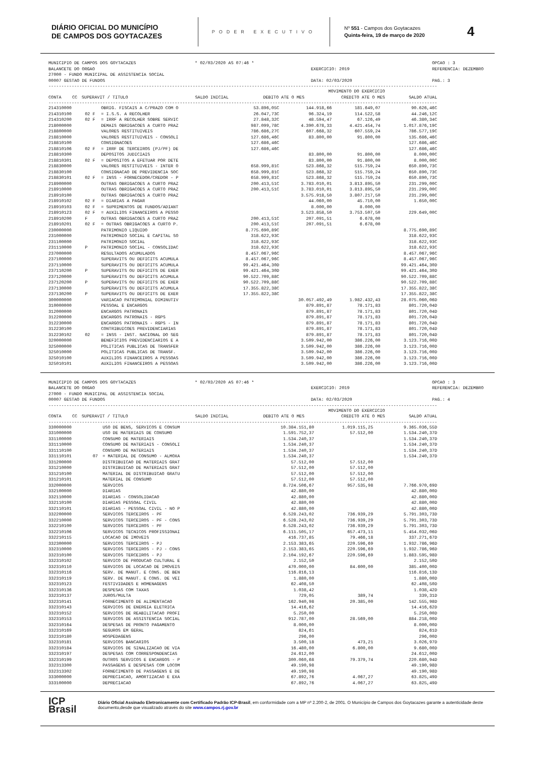DIÁRIO OFICIAL DO MUNICÍPIO
DE CAMPOS DOS GOYTACAZES
PODER EXECUTIVO
Nº 551 - Campos dos Goytacazes
Quinta-feira, 19 de março de 2020
4
MUNICIPIO DE CAMPOS DOS GOYTACAZES * 02/03/2020 AS 07:46 * OPCAO : 3
BALANCETE DO ORGAO EXERCICIO: 2019 REFERENCIA: DEZEMBRO
27000 - FUNDO MUNICIPAL DE ASSISTENCIA SOCIAL
00007 GESTAO DE FUNDOS DATA: 02/03/2020 PAG.: 3
--------------------------------------------------------------------------------------------------------------------------------------------------------
| | | | | MOVIMENTO DO EXERCICIO | | |
| --- | --- | --- | --- | --- | --- | --- |
| CONTA | CC | SUPERAVIT / TITULO | SALDO INICIAL | DEBITO ATE O MES | CREDITO ATE O MES | SALDO ATUAL |
--------------------------------------------------------------------------------------------------------------------------------------------------------
| 214310000 | | OBRIG. FISCAIS A C/PRAZO COM O | 53.896,05C | 144.918,66 | 181.649,07 | 90.626,46C |
| 214310100 | 02 F | = I.S.S. A RECOLHER | 26.047,73C | 96.324,19 | 114.522,58 | 44.246,12C |
| 214310200 | 02 F | = IRRF A RECOLHER SOBRE SERVIC | 27.848,32C | 48.594,47 | 67.126,49 | 46.380,34C |
| 218000000 | | DEMAIS OBRIGACOES A CURTO PRAZ | 987.099,78C | 4.390.678,33 | 4.421.454,74 | 1.017.876,19C |
| 218800000 | | VALORES RESTITUIVEIS | 786.686,27C | 607.668,32 | 607.559,24 | 786.577,19C |
| 218810000 | | VALORES RESTITUIVEIS - CONSOLI | 127.686,46C | 83.800,00 | 91.800,00 | 135.686,46C |
| 218810100 | | CONSIGNACOES | 127.686,46C | | | 127.686,46C |
| 218810106 | 02 F | = IRRF DE TERCEIROS (PJ/PF) DE | 127.686,46C | | | 127.686,46C |
| 218810300 | | DEPOSITOS JUDICIAIS | | 83.800,00 | 91.800,00 | 8.000,00C |
| 218810301 | 02 F | = DEPOSITOS A EFETUAR POR DETE | | 83.800,00 | 91.800,00 | 8.000,00C |
| 218830000 | | VALORES RESTITUIVEIS - INTER O | 658.999,81C | 523.868,32 | 515.759,24 | 650.890,73C |
| 218830100 | | CONSIGNACAO DE PREVIDENCIA SOC | 658.999,81C | 523.868,32 | 515.759,24 | 650.890,73C |
| 218830101 | 02 F | = INSS - FORNECEDOR/CREDOR - P | 658.999,81C | 523.868,32 | 515.759,24 | 650.890,73C |
| 218900000 | | OUTRAS OBRIGACOES A CURTO PRAZ | 200.413,51C | 3.783.010,01 | 3.813.895,50 | 231.299,00C |
| 218910000 | | OUTRAS OBRIGACOES A CURTO PRAZ | 200.413,51C | 3.783.010,01 | 3.813.895,50 | 231.299,00C |
| 218910100 | | OUTRAS OBRIGACOES A CURTO PRAZ | | 3.575.918,50 | 3.807.217,50 | 231.299,00C |
| 218910102 | 02 F | = DIARIAS A PAGAR | | 44.060,00 | 45.710,00 | 1.650,00C |
| 218910103 | 02 F | = SUPRIMENTOS DE FUNDOS/ADIANT | | 8.000,00 | 8.000,00 | |
| 218910123 | 02 F | = AUXILIOS FINANCEIROS A PESSO | | 3.523.858,50 | 3.753.507,50 | 229.649,00C |
| 218910200 | F | OUTRAS OBRIGACOES A CURTO PRAZ | 200.413,51C | 207.091,51 | 6.678,00 | |
| 218910201 | 02 F | = OUTRAS OBRIGACOES A CURTO P. | 200.413,51C | 207.091,51 | 6.678,00 | |
| 230000000 | | PATRIMONIO LIQUIDO | 8.775.690,89C | | | 8.775.690,89C |
| 231000000 | | PATRIMONIO SOCIAL E CAPITAL SO | 318.622,93C | | | 318.622,93C |
| 231100000 | | PATRIMONIO SOCIAL | 318.622,93C | | | 318.622,93C |
| 231110000 | P | PATRIMONIO SOCIAL - CONSOLIDAC | 318.622,93C | | | 318.622,93C |
| 237000000 | | RESULTADOS ACUMULADOS | 8.457.067,96C | | | 8.457.067,96C |
| 237100000 | | SUPERAVITS OU DEFICITS ACUMULA | 8.457.067,96C | | | 8.457.067,96C |
| 237110000 | | SUPERAVITS OU DEFICITS ACUMULA | 99.421.464,30D | | | 99.421.464,30D |
| 237110200 | P | SUPERAVITS OU DEFICITS DE EXER | 99.421.464,30D | | | 99.421.464,30D |
| 237120000 | | SUPERAVITS OU DEFICITS ACUMULA | 90.522.709,88C | | | 90.522.709,88C |
| 237120200 | P | SUPERAVITS OU DEFICITS DE EXER | 90.522.709,88C | | | 90.522.709,88C |
| 237130000 | | SUPERAVITS OU DEFICITS ACUMULA | 17.355.822,38C | | | 17.355.822,38C |
| 237130200 | P | SUPERAVITS OU DEFICITS DE EXER | 17.355.822,38C | | | 17.355.822,38C |
| 300000000 | | VARIACAO PATRIMONIAL DIMINUTIV | | 30.057.492,49 | 1.982.432,43 | 28.075.060,06D |
| 310000000 | | PESSOAL E ENCARGOS | | 879.891,87 | 78.171,83 | 801.720,04D |
| 312000000 | | ENCARGOS PATRONAIS | | 879.891,87 | 78.171,83 | 801.720,04D |
| 312200000 | | ENCARGOS PATRONAIS - RGPS | | 879.891,87 | 78.171,83 | 801.720,04D |
| 312230000 | | ENCARGOS PATRONAIS - RGPS - IN | | 879.891,87 | 78.171,83 | 801.720,04D |
| 312230100 | | CONTRIBUICOES PREVIDENCIARIAS | | 879.891,87 | 78.171,83 | 801.720,04D |
| 312230102 | 02 | = INSS - INST. NACIONAL DO SEG | | 879.891,87 | 78.171,83 | 801.720,04D |
| 320000000 | | BENEFICIOS PREVIDENCIARIOS E A | | 3.509.942,00 | 386.226,00 | 3.123.716,00D |
| 325000000 | | POLITICAS PUBLICAS DE TRANSFER | | 3.509.942,00 | 386.226,00 | 3.123.716,00D |
| 325010000 | | POLITICAS PUBLICAS DE TRANSF. | | 3.509.942,00 | 386.226,00 | 3.123.716,00D |
| 325010100 | | AUXILIOS FINANCEIROS A PESSOAS | | 3.509.942,00 | 386.226,00 | 3.123.716,00D |
| 325010101 | | AUXILIOS FINANCEIROS A PESSOAS | | 3.509.942,00 | 386.226,00 | 3.123.716,00D |
MUNICIPIO DE CAMPOS DOS GOYTACAZES * 02/03/2020 AS 07:46 * OPCAO : 3
BALANCETE DO ORGAO EXERCICIO: 2019 REFERENCIA: DEZEMBRO
27000 - FUNDO MUNICIPAL DE ASSISTENCIA SOCIAL
00007 GESTAO DE FUNDOS DATA: 02/03/2020 PAG.: 4
--------------------------------------------------------------------------------------------------------------------------------------------------------
| | | | | MOVIMENTO DO EXERCICIO | | |
| --- | --- | --- | --- | --- | --- | --- |
| CONTA | CC | SUPERAVIT / TITULO | SALDO INICIAL | DEBITO ATE O MES | CREDITO ATE O MES | SALDO ATUAL |
--------------------------------------------------------------------------------------------------------------------------------------------------------
| 330000000 | | USO DE BENS, SERVICOS E CONSUM | | 10.384.151,80 | 1.019.115,25 | 9.365.036,55D |
| 331000000 | | USO DE MATERIAIS DE CONSUMO | | 1.591.752,37 | 57.512,00 | 1.534.240,37D |
| 331100000 | | CONSUMO DE MATERIAIS | | 1.534.240,37 | | 1.534.240,37D |
| 331110000 | | CONSUMO DE MATERIAIS - CONSOLI | | 1.534.240,37 | | 1.534.240,37D |
| 331110100 | | CONSUMO DE MATERIAIS | | 1.534.240,37 | | 1.534.240,37D |
| 331110101 | 07 | = MATERIAL DE CONSUMO - ALMOXA | | 1.534.240,37 | | 1.534.240,37D |
| 331200000 | | DISTRIBUICAO DE MATERIAIS GRAT | | 57.512,00 | 57.512,00 | |
| 331210000 | | DISTRIBUICAO DE MATERIAIS GRAT | | 57.512,00 | 57.512,00 | |
| 331210100 | | MATERIAL DE DISTRIBUICAO GRATU | | 57.512,00 | 57.512,00 | |
| 331210101 | | MATERIAL DE CONSUMO | | 57.512,00 | 57.512,00 | |
| 332000000 | | SERVICOS | | 8.724.506,67 | 957.535,98 | 7.766.970,69D |
| 332100000 | | DIARIAS | | 42.880,00 | | 42.880,00D |
| 332110000 | | DIARIAS - CONSOLIDACAO | | 42.880,00 | | 42.880,00D |
| 332110100 | | DIARIAS PESSOAL CIVIL | | 42.880,00 | | 42.880,00D |
| 332110101 | | DIARIAS - PESSOAL CIVIL - NO P | | 42.880,00 | | 42.880,00D |
| 332200000 | | SERVICOS TERCEIROS - PF | | 6.528.243,02 | 736.939,29 | 5.791.303,73D |
| 332210000 | | SERVICOS TERCEIROS - PF - CONS | | 6.528.243,02 | 736.939,29 | 5.791.303,73D |
| 332210100 | | SERVICOS TERCEIROS - PF | | 6.528.243,02 | 736.939,29 | 5.791.303,73D |
| 332210106 | | SERVICOS TECNICOS PROFISSIONAI | | 6.111.505,17 | 657.473,11 | 5.454.032,06D |
| 332210115 | | LOCACAO DE IMOVEIS | | 416.737,85 | 79.466,18 | 337.271,67D |
| 332300000 | | SERVICOS TERCEIROS - PJ | | 2.153.383,65 | 220.596,69 | 1.932.786,96D |
| 332310000 | | SERVICOS TERCEIROS - PJ - CONS | | 2.153.383,65 | 220.596,69 | 1.932.786,96D |
| 332310100 | | SERVICOS TERCEIROS - PJ | | 2.104.192,67 | 220.596,69 | 1.883.595,98D |
| 332310102 | | SERVICO DE PRODUCAO CULTURAL E | | 2.152,50 | | 2.152,50D |
| 332310110 | | SERVICOS DE LOCACAO DE IMOVEIS | | 470.000,00 | 84.600,00 | 385.400,00D |
| 332310116 | | SERV. DE MANUT. E CONS. DE BEN | | 116.816,13 | | 116.816,13D |
| 332310119 | | SERV. DE MANUT. E CONS. DE VEI | | 1.880,00 | | 1.880,00D |
| 332310123 | | FESTIVIDADES E HOMENAGENS | | 62.408,50 | | 62.408,50D |
| 332310136 | | DESPESAS COM TAXAS | | 1.038,42 | | 1.038,42D |
| 332310137 | | JUROS/MULTA | | 729,05 | 389,74 | 339,31D |
| 332310141 | | FORNECIMENTO DE ALIMENTACAO | | 162.940,98 | 20.385,00 | 142.555,98D |
| 332310143 | | SERVICOS DE ENERGIA ELETRICA | | 14.416,62 | | 14.416,62D |
| 332310152 | | SERVICOS DE REABILITACAO PROFI | | 5.250,00 | | 5.250,00D |
| 332310153 | | SERVICOS DE ASSISTENCIA SOCIAL | | 912.787,00 | 28.569,00 | 884.218,00D |
| 332310164 | | DESPESAS DE PRONTO PAGAMENTO | | 8.000,00 | | 8.000,00D |
| 332310169 | | SEGUROS EM GERAL | | 824,61 | | 824,61D |
| 332310180 | | HOSPEDAGENS | | 296,00 | | 296,00D |
| 332310181 | | SERVICOS BANCARIOS | | 3.500,18 | 473,21 | 3.026,97D |
| 332310184 | | SERVICOS DE SINALIZACAO DE VIA | | 16.480,00 | 6.800,00 | 9.680,00D |
| 332310197 | | DESPESAS COM CORRESPONDENCIAS | | 24.612,00 | | 24.612,00D |
| 332310199 | | OUTROS SERVICOS E ENCARGOS - P | | 300.060,68 | 79.379,74 | 220.680,94D |
| 332313300 | | PASSAGENS E DESPESAS COM LOCOM | | 49.190,98 | | 49.190,98D |
| 332313302 | | FORNECIMENTO DE PASSAGENS E DE | | 49.190,98 | | 49.190,98D |
| 333000000 | | DEPRECIACAO, AMORTIZACAO E EXA | | 67.892,76 | 4.067,27 | 63.825,49D |
| 333100000 | | DEPRECIACAO | | 67.892,76 | 4.067,27 | 63.825,49D |
ICP
Brasil
Diário Oficial Assinado Eletronicamente com Certificado Padrão ICP-Brasil, em conformidade com a MP nº 2.200-2, de 2001. O Município de Campos dos Goytacazes garante a autenticidade deste documento,desde que visualizado através do site www.campos.rj.gov.br